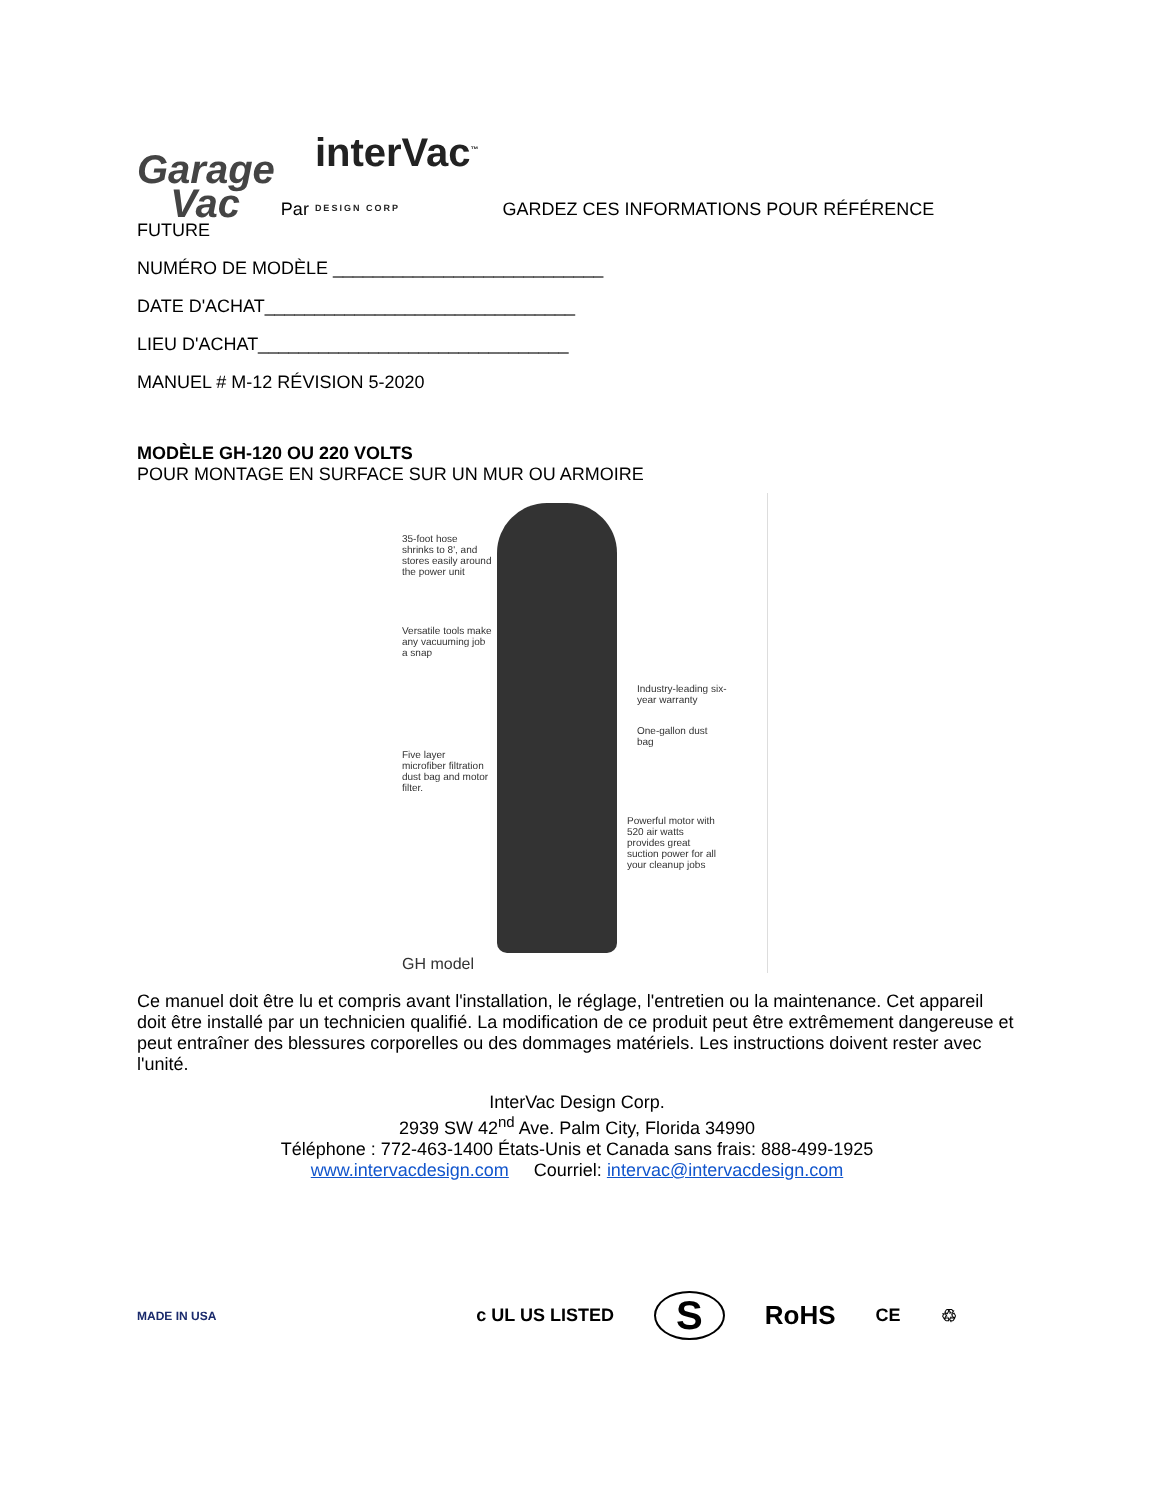Garage
Vac Par interVac<sup>™</sup>
DESIGN CORP GARDEZ CES INFORMATIONS POUR RÉFÉRENCE
FUTURE
NUMÉRO DE MODÈLE ___________________________
DATE D'ACHAT_______________________________
LIEU D'ACHAT_______________________________
MANUEL # M-12 RÉVISION 5-2020
MODÈLE GH-120 OU 220 VOLTS
POUR MONTAGE EN SURFACE SUR UN MUR OU ARMOIRE
35-foot hose shrinks to 8', and stores easily around the power unit
Versatile tools make any vacuuming job a snap
Industry-leading six-year warranty
One-gallon dust bag
Five layer microfiber filtration dust bag and motor filter.
Powerful motor with 520 air watts provides great suction power for all your cleanup jobs
GH model
Ce manuel doit être lu et compris avant l'installation, le réglage, l'entretien ou la maintenance. Cet appareil doit être installé par un technicien qualifié. La modification de ce produit peut être extrêmement dangereuse et peut entraîner des blessures corporelles ou des dommages matériels. Les instructions doivent rester avec l'unité.
InterVac Design Corp.
2939 SW 42<sup>nd</sup> Ave. Palm City, Florida 34990
Téléphone : 772-463-1400 États-Unis et Canada sans frais: 888-499-1925
www.intervacdesign.com Courriel: intervac@intervacdesign.com
MADE IN USA c UL US LISTED S RoHS CE ♲